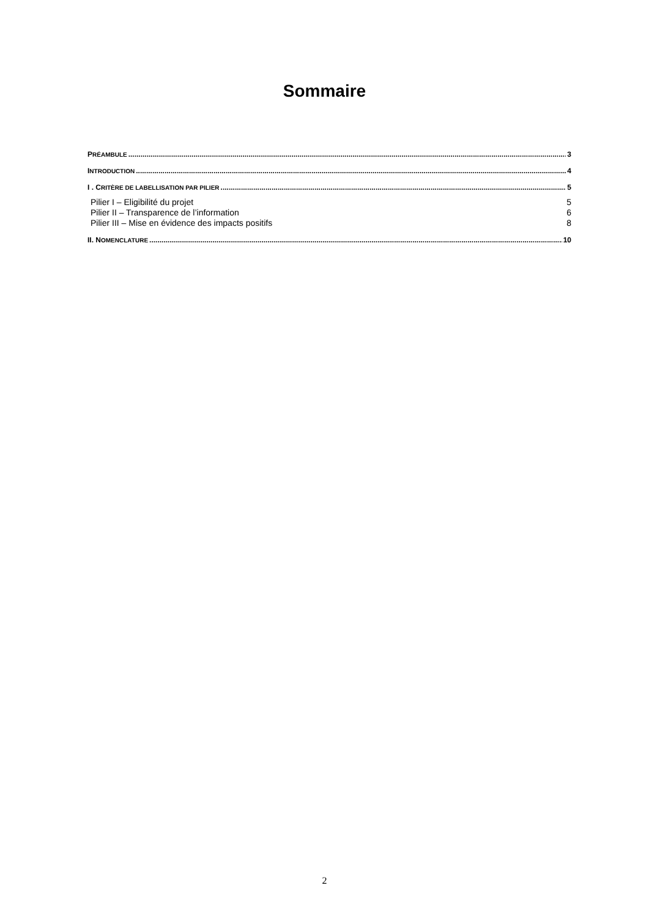Sommaire
PRÉAMBULE 3
INTRODUCTION 4
I . CRITÈRE DE LABELLISATION PAR PILIER 5
Pilier I – Eligibilité du projet 5
Pilier II – Transparence de l’information 6
Pilier III – Mise en évidence des impacts positifs 8
II. NOMENCLATURE 10
2